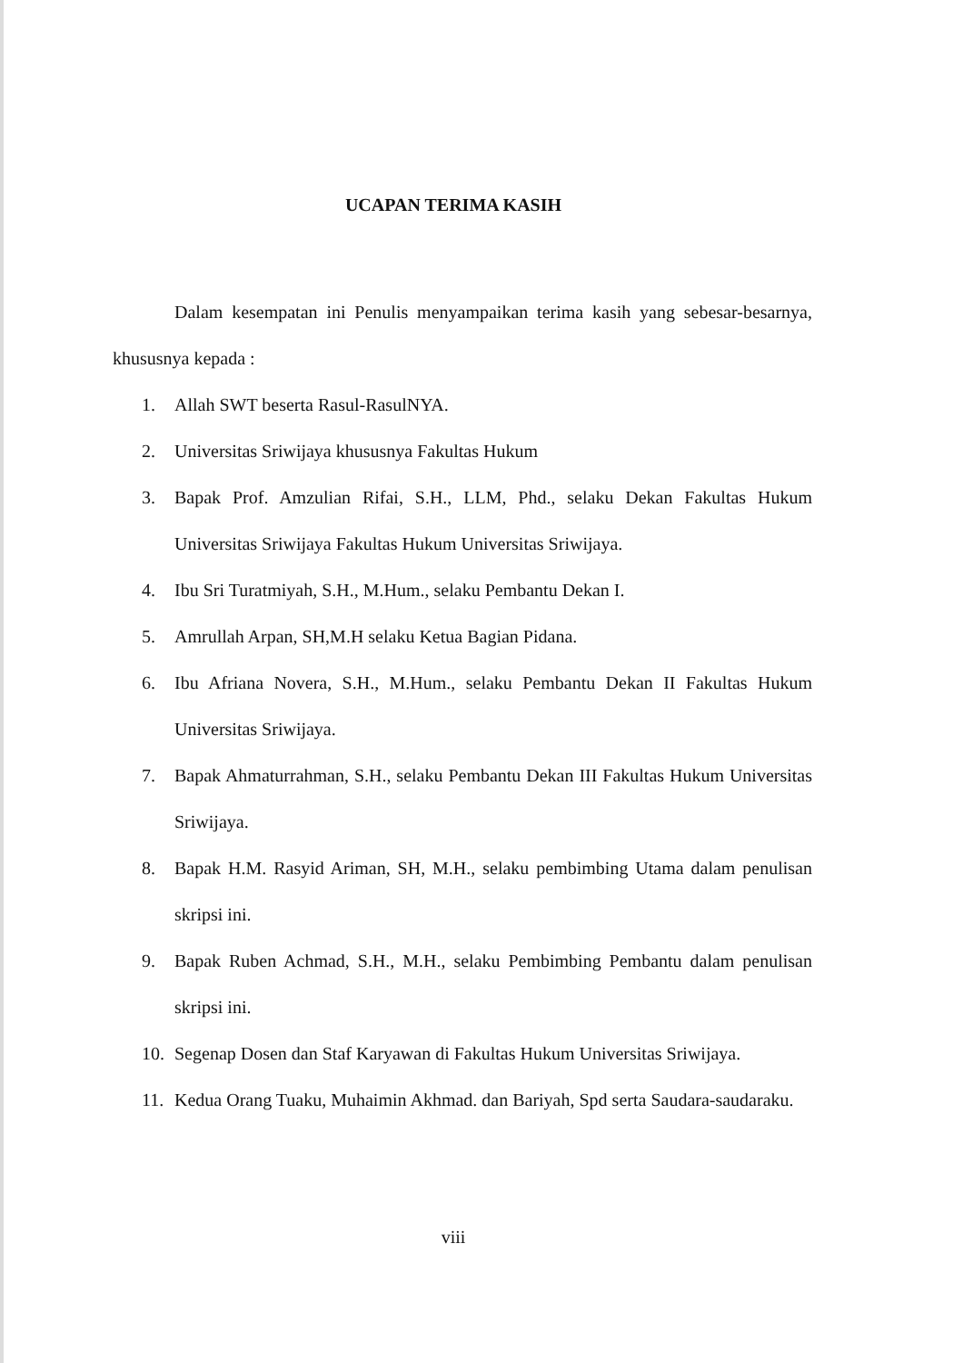UCAPAN TERIMA KASIH
Dalam kesempatan ini Penulis menyampaikan terima kasih yang sebesar-besarnya, khususnya kepada :
1. Allah SWT beserta Rasul-RasulNYA.
2. Universitas Sriwijaya khususnya Fakultas Hukum
3. Bapak Prof. Amzulian Rifai, S.H., LLM, Phd., selaku Dekan Fakultas Hukum Universitas Sriwijaya Fakultas Hukum Universitas Sriwijaya.
4. Ibu Sri Turatmiyah, S.H., M.Hum., selaku Pembantu Dekan I.
5. Amrullah Arpan, SH,M.H selaku Ketua Bagian Pidana.
6. Ibu Afriana Novera, S.H., M.Hum., selaku Pembantu Dekan II Fakultas Hukum Universitas Sriwijaya.
7. Bapak Ahmaturrahman, S.H., selaku Pembantu Dekan III Fakultas Hukum Universitas Sriwijaya.
8. Bapak H.M. Rasyid Ariman, SH, M.H., selaku pembimbing Utama dalam penulisan skripsi ini.
9. Bapak Ruben Achmad, S.H., M.H., selaku Pembimbing Pembantu dalam penulisan skripsi ini.
10. Segenap Dosen dan Staf Karyawan di Fakultas Hukum Universitas Sriwijaya.
11. Kedua Orang Tuaku, Muhaimin Akhmad. dan Bariyah, Spd serta Saudara-saudaraku.
viii